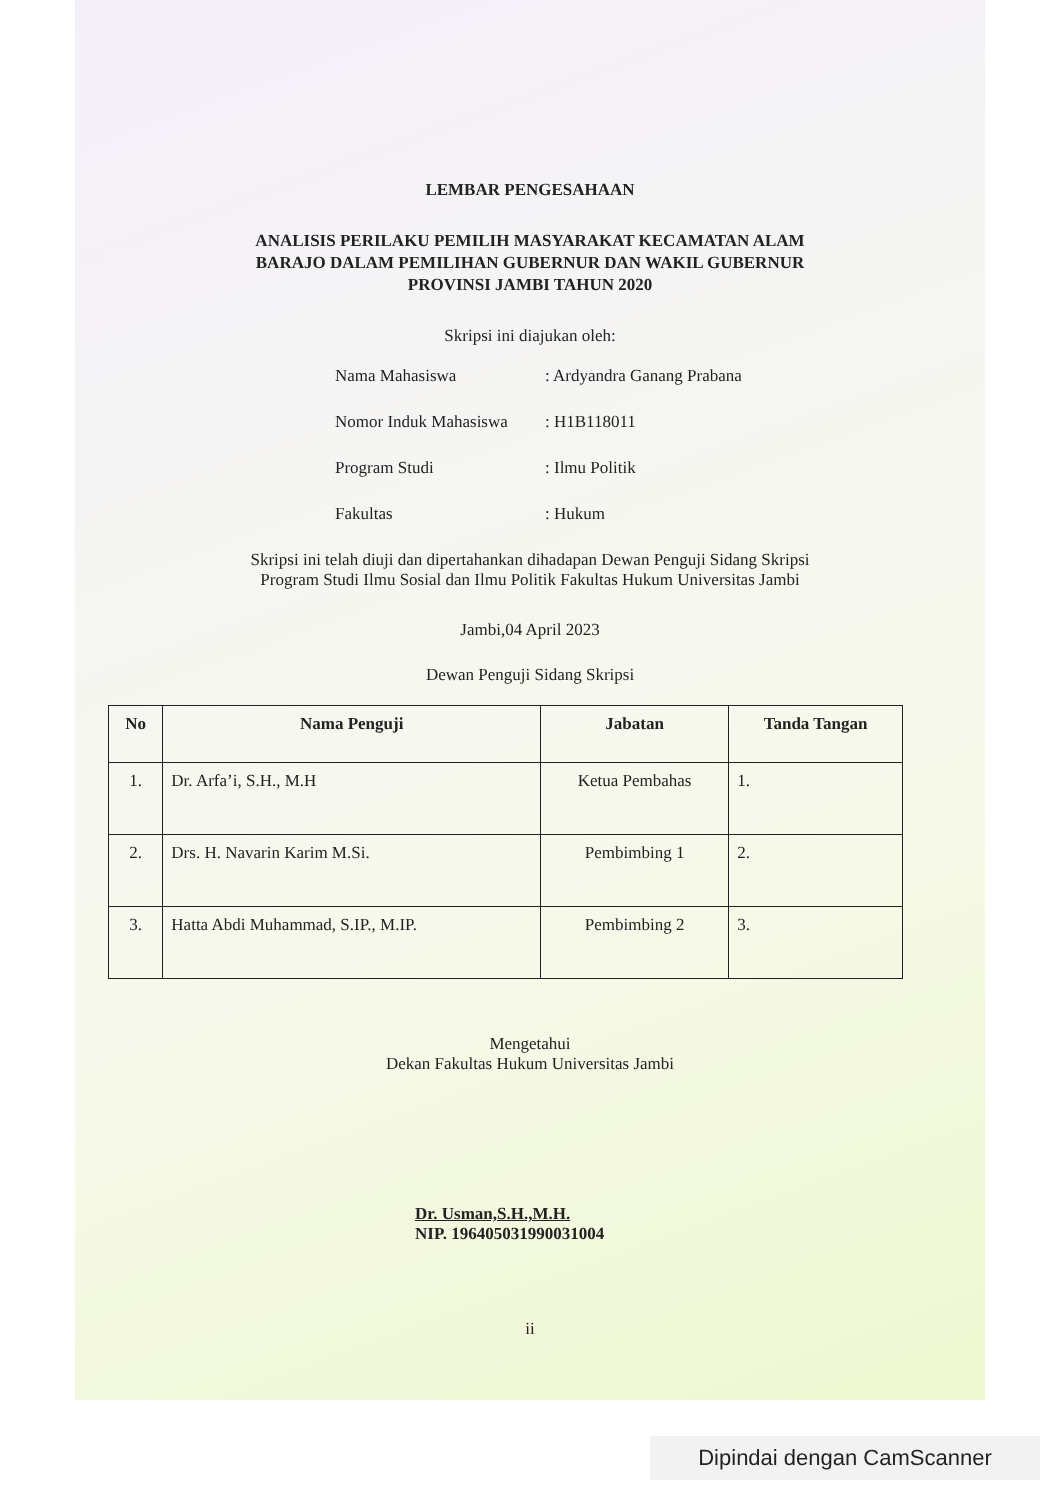LEMBAR PENGESAHAAN
ANALISIS PERILAKU PEMILIH MASYARAKAT KECAMATAN ALAM
BARAJO DALAM PEMILIHAN GUBERNUR DAN WAKIL GUBERNUR
PROVINSI JAMBI TAHUN 2020
Skripsi ini diajukan oleh:
Nama Mahasiswa: Ardyandra Ganang Prabana
Nomor Induk Mahasiswa: H1B118011
Program Studi: Ilmu Politik
Fakultas: Hukum
Skripsi ini telah diuji dan dipertahankan dihadapan Dewan Penguji Sidang Skripsi
Program Studi Ilmu Sosial dan Ilmu Politik Fakultas Hukum Universitas Jambi
Jambi,04 April 2023
Dewan Penguji Sidang Skripsi
| No | Nama Penguji | Jabatan | Tanda Tangan |
| --- | --- | --- | --- |
| 1. | Dr. Arfa’i, S.H., M.H | Ketua Pembahas | 1. |
| 2. | Drs. H. Navarin Karim M.Si. | Pembimbing 1 | 2. |
| 3. | Hatta Abdi Muhammad, S.IP., M.IP. | Pembimbing 2 | 3. |
Mengetahui
Dekan Fakultas Hukum Universitas Jambi
Dr. Usman,S.H.,M.H.
NIP. 196405031990031004
ii
Dipindai dengan CamScanner